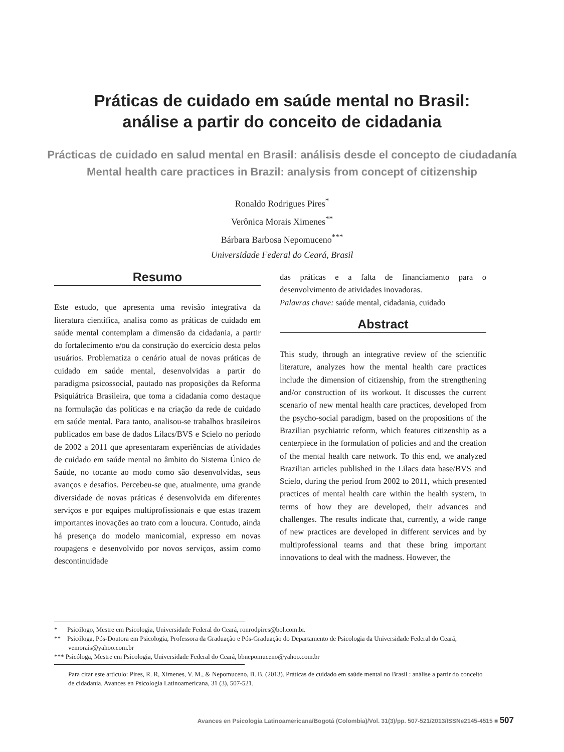Práticas de cuidado em saúde mental no Brasil:
análise a partir do conceito de cidadania
Prácticas de cuidado en salud mental en Brasil: análisis desde el concepto de ciudadanía
Mental health care practices in Brazil: analysis from concept of citizenship
Ronaldo Rodrigues Pires<sup>*</sup>
Verônica Morais Ximenes<sup>**</sup>
Bárbara Barbosa Nepomuceno<sup>***</sup>
Universidade Federal do Ceará, Brasil
Resumo
Este estudo, que apresenta uma revisão integrativa da literatura científica, analisa como as práticas de cuidado em saúde mental contemplam a dimensão da cidadania, a partir do fortalecimento e/ou da construção do exercício desta pelos usuários. Problematiza o cenário atual de novas práticas de cuidado em saúde mental, desenvolvidas a partir do paradigma psicossocial, pautado nas proposições da Reforma Psiquiátrica Brasileira, que toma a cidadania como destaque na formulação das políticas e na criação da rede de cuidado em saúde mental. Para tanto, analisou-se trabalhos brasileiros publicados em base de dados Lilacs/BVS e Scielo no período de 2002 a 2011 que apresentaram experiências de atividades de cuidado em saúde mental no âmbito do Sistema Único de Saúde, no tocante ao modo como são desenvolvidas, seus avanços e desafios. Percebeu-se que, atualmente, uma grande diversidade de novas práticas é desenvolvida em diferentes serviços e por equipes multiprofissionais e que estas trazem importantes inovações ao trato com a loucura. Contudo, ainda há presença do modelo manicomial, expresso em novas roupagens e desenvolvido por novos serviços, assim como descontinuidade
das práticas e a falta de financiamento para o desenvolvimento de atividades inovadoras.
Palavras chave: saúde mental, cidadania, cuidado
Abstract
This study, through an integrative review of the scientific literature, analyzes how the mental health care practices include the dimension of citizenship, from the strengthening and/or construction of its workout. It discusses the current scenario of new mental health care practices, developed from the psycho-social paradigm, based on the propositions of the Brazilian psychiatric reform, which features citizenship as a centerpiece in the formulation of policies and and the creation of the mental health care network. To this end, we analyzed Brazilian articles published in the Lilacs data base/BVS and Scielo, during the period from 2002 to 2011, which presented practices of mental health care within the health system, in terms of how they are developed, their advances and challenges. The results indicate that, currently, a wide range of new practices are developed in different services and by multiprofessional teams and that these bring important innovations to deal with the madness. However, the
* Psicólogo, Mestre em Psicologia, Universidade Federal do Ceará, ronrodpires@bol.com.br.
** Psicóloga, Pós-Doutora em Psicologia, Professora da Graduação e Pós-Graduação do Departamento de Psicologia da Universidade Federal do Ceará, vemorais@yahoo.com.br
*** Psicóloga, Mestre em Psicologia, Universidade Federal do Ceará, bbnepomuceno@yahoo.com.br
Para citar este artículo: Pires, R. R, Ximenes, V. M., & Nepomuceno, B. B. (2013). Práticas de cuidado em saúde mental no Brasil : análise a partir do conceito de cidadania. Avances en Psicología Latinoamericana, 31 (3), 507-521.
Avances en Psicología Latinoamericana/Bogotá (Colombia)/Vol. 31(3)/pp. 507-521/2013/ISSNe2145-4515 ■ 507